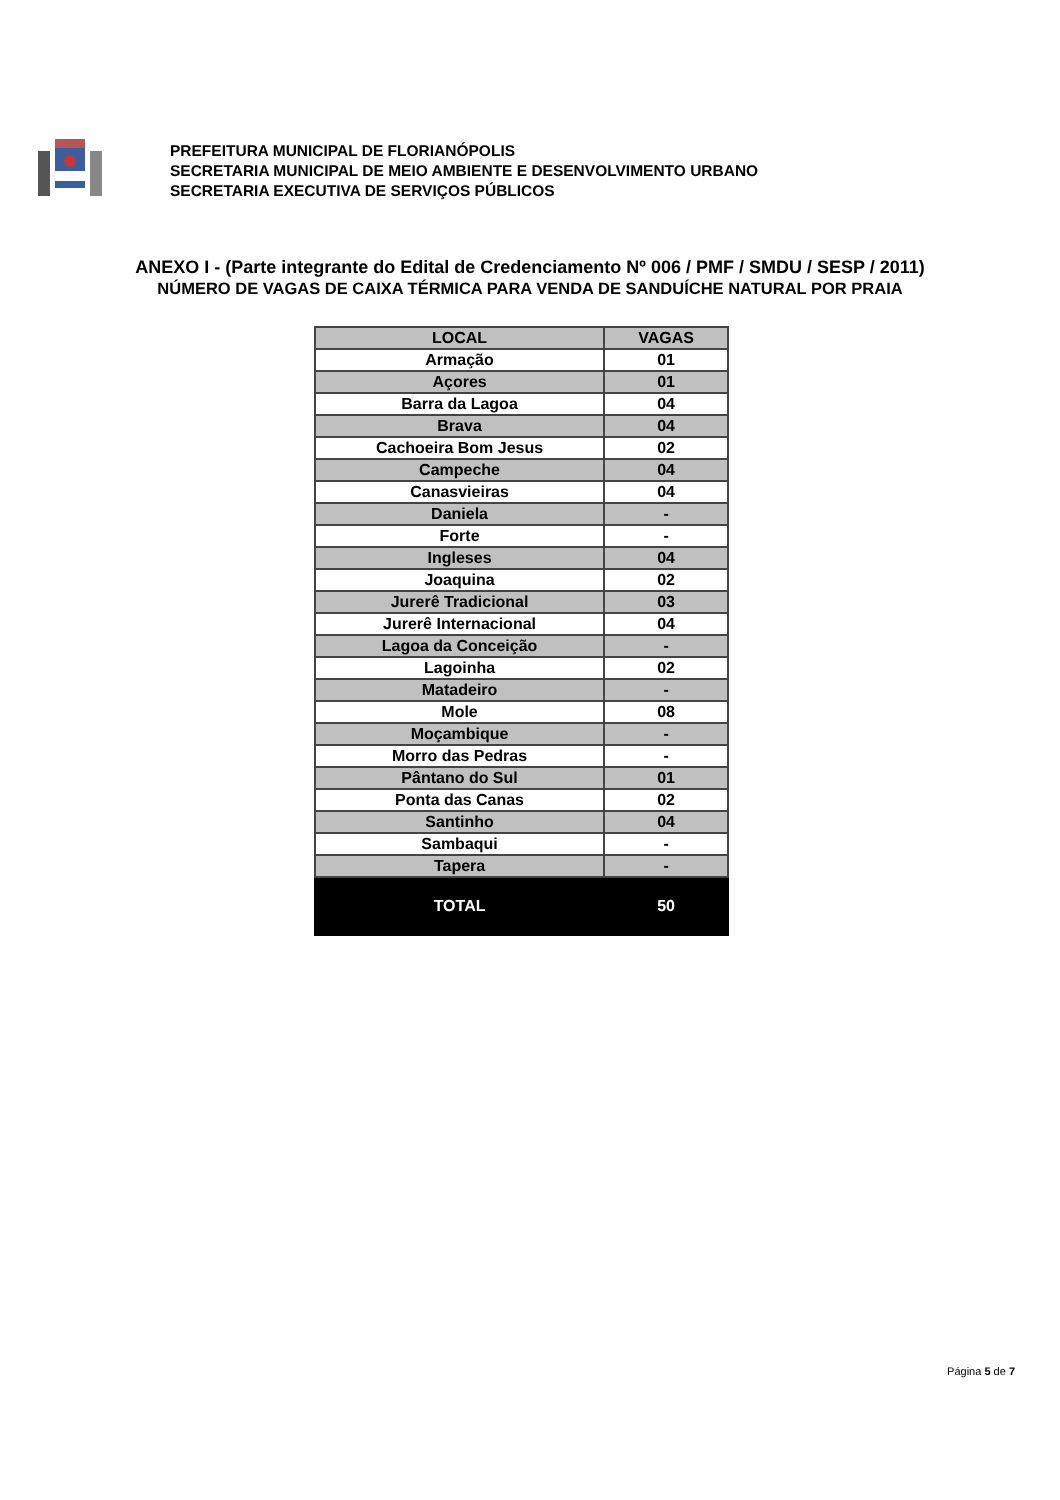PREFEITURA MUNICIPAL DE FLORIANÓPOLIS
SECRETARIA MUNICIPAL DE MEIO AMBIENTE E DESENVOLVIMENTO URBANO
SECRETARIA EXECUTIVA DE SERVIÇOS PÚBLICOS
ANEXO I - (Parte integrante do Edital de Credenciamento Nº 006 / PMF / SMDU / SESP / 2011)
NÚMERO DE VAGAS DE CAIXA TÉRMICA PARA VENDA DE SANDUÍCHE NATURAL POR PRAIA
| LOCAL | VAGAS |
| --- | --- |
| Armação | 01 |
| Açores | 01 |
| Barra da Lagoa | 04 |
| Brava | 04 |
| Cachoeira Bom Jesus | 02 |
| Campeche | 04 |
| Canasvieiras | 04 |
| Daniela | - |
| Forte | - |
| Ingleses | 04 |
| Joaquina | 02 |
| Jurerê Tradicional | 03 |
| Jurerê Internacional | 04 |
| Lagoa da Conceição | - |
| Lagoinha | 02 |
| Matadeiro | - |
| Mole | 08 |
| Moçambique | - |
| Morro das Pedras | - |
| Pântano do Sul | 01 |
| Ponta das Canas | 02 |
| Santinho | 04 |
| Sambaqui | - |
| Tapera | - |
| TOTAL | 50 |
Página 5 de 7